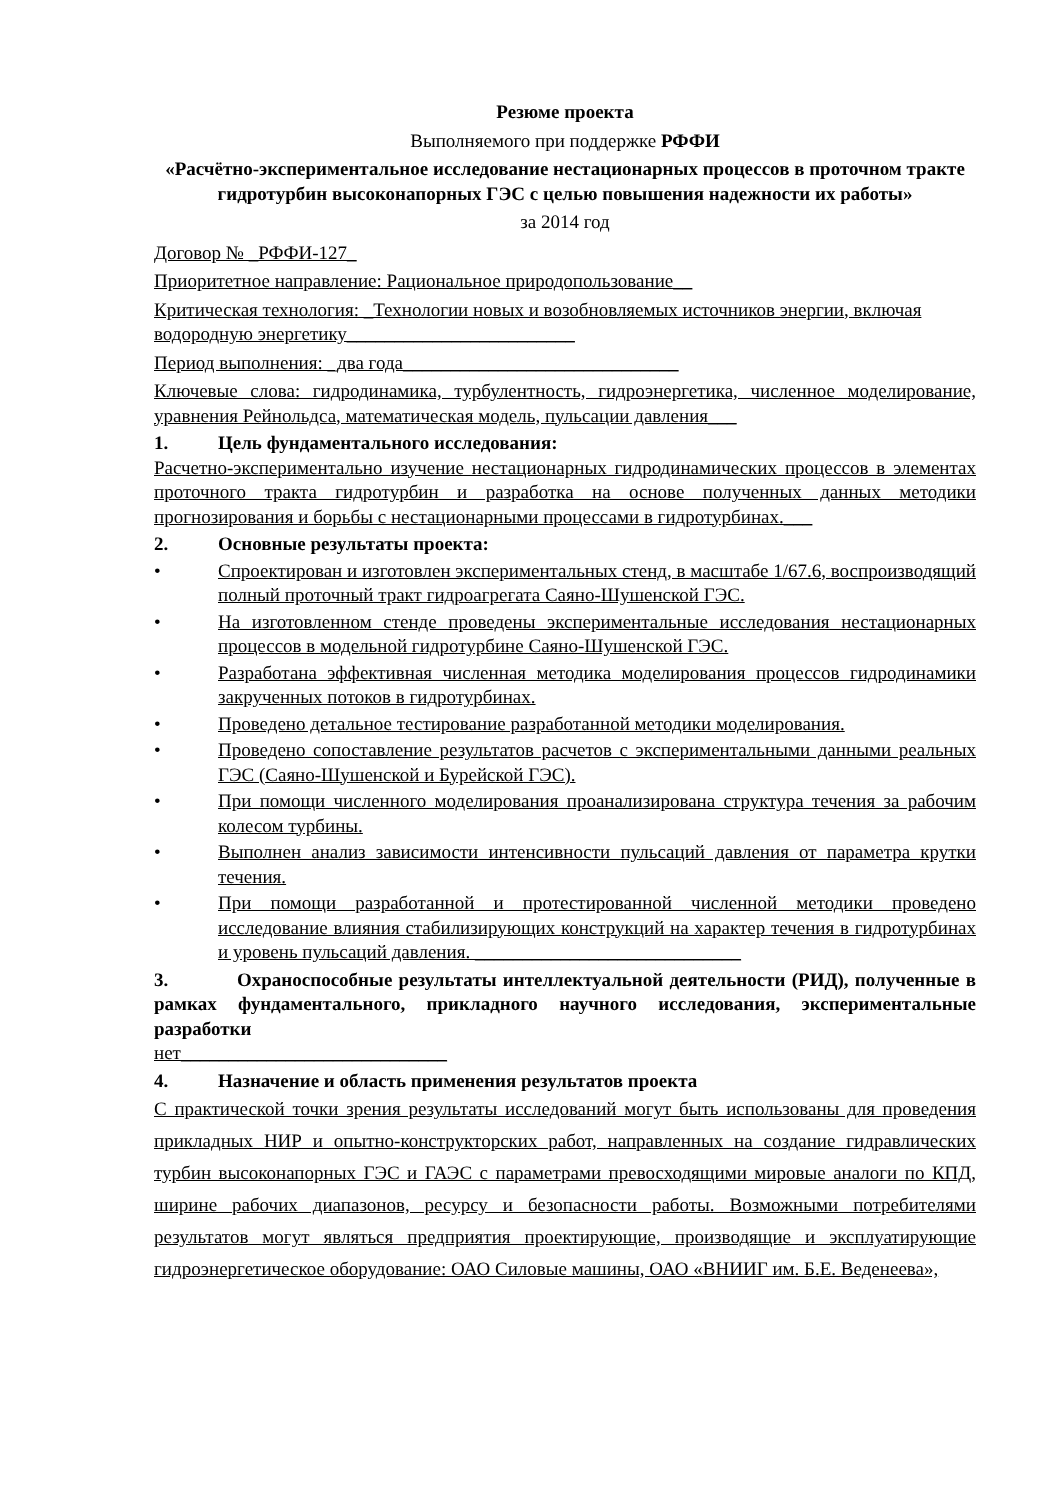Резюме проекта
Выполняемого при поддержке РФФИ
«Расчётно-экспериментальное исследование нестационарных процессов в проточном тракте гидротурбин высоконапорных ГЭС с целью повышения надежности их работы»
за 2014 год
Договор № _РФФИ-127_
Приоритетное направление: Рациональное природопользование__
Критическая технология: _Технологии новых и возобновляемых источников энергии, включая водородную энергетику________________________
Период выполнения: _два года_____________________________
Ключевые слова: гидродинамика, турбулентность, гидроэнергетика, численное моделирование, уравнения Рейнольдса, математическая модель, пульсации давления___
1. Цель фундаментального исследования:
Расчетно-экспериментально изучение нестационарных гидродинамических процессов в элементах проточного тракта гидротурбин и разработка на основе полученных данных методики прогнозирования и борьбы с нестационарными процессами в гидротурбинах.___
2. Основные результаты проекта:
• Спроектирован и изготовлен экспериментальных стенд, в масштабе 1/67.6, воспроизводящий полный проточный тракт гидроагрегата Саяно-Шушенской ГЭС.
• На изготовленном стенде проведены экспериментальные исследования нестационарных процессов в модельной гидротурбине Саяно-Шушенской ГЭС.
• Разработана эффективная численная методика моделирования процессов гидродинамики закрученных потоков в гидротурбинах.
• Проведено детальное тестирование разработанной методики моделирования.
• Проведено сопоставление результатов расчетов с экспериментальными данными реальных ГЭС (Саяно-Шушенской и Бурейской ГЭС).
• При помощи численного моделирования проанализирована структура течения за рабочим колесом турбины.
• Выполнен анализ зависимости интенсивности пульсаций давления от параметра крутки течения.
• При помощи разработанной и протестированной численной методики проведено исследование влияния стабилизирующих конструкций на характер течения в гидротурбинах и уровень пульсаций давления. ____________________________
3. Охраноспособные результаты интеллектуальной деятельности (РИД), полученные в рамках фундаментального, прикладного научного исследования, экспериментальные разработки
нет____________________________
4. Назначение и область применения результатов проекта
С практической точки зрения результаты исследований могут быть использованы для проведения прикладных НИР и опытно-конструкторских работ, направленных на создание гидравлических турбин высоконапорных ГЭС и ГАЭС с параметрами превосходящими мировые аналоги по КПД, ширине рабочих диапазонов, ресурсу и безопасности работы. Возможными потребителями результатов могут являться предприятия проектирующие, производящие и эксплуатирующие гидроэнергетическое оборудование: ОАО Силовые машины, ОАО «ВНИИГ им. Б.Е. Веденеева»,